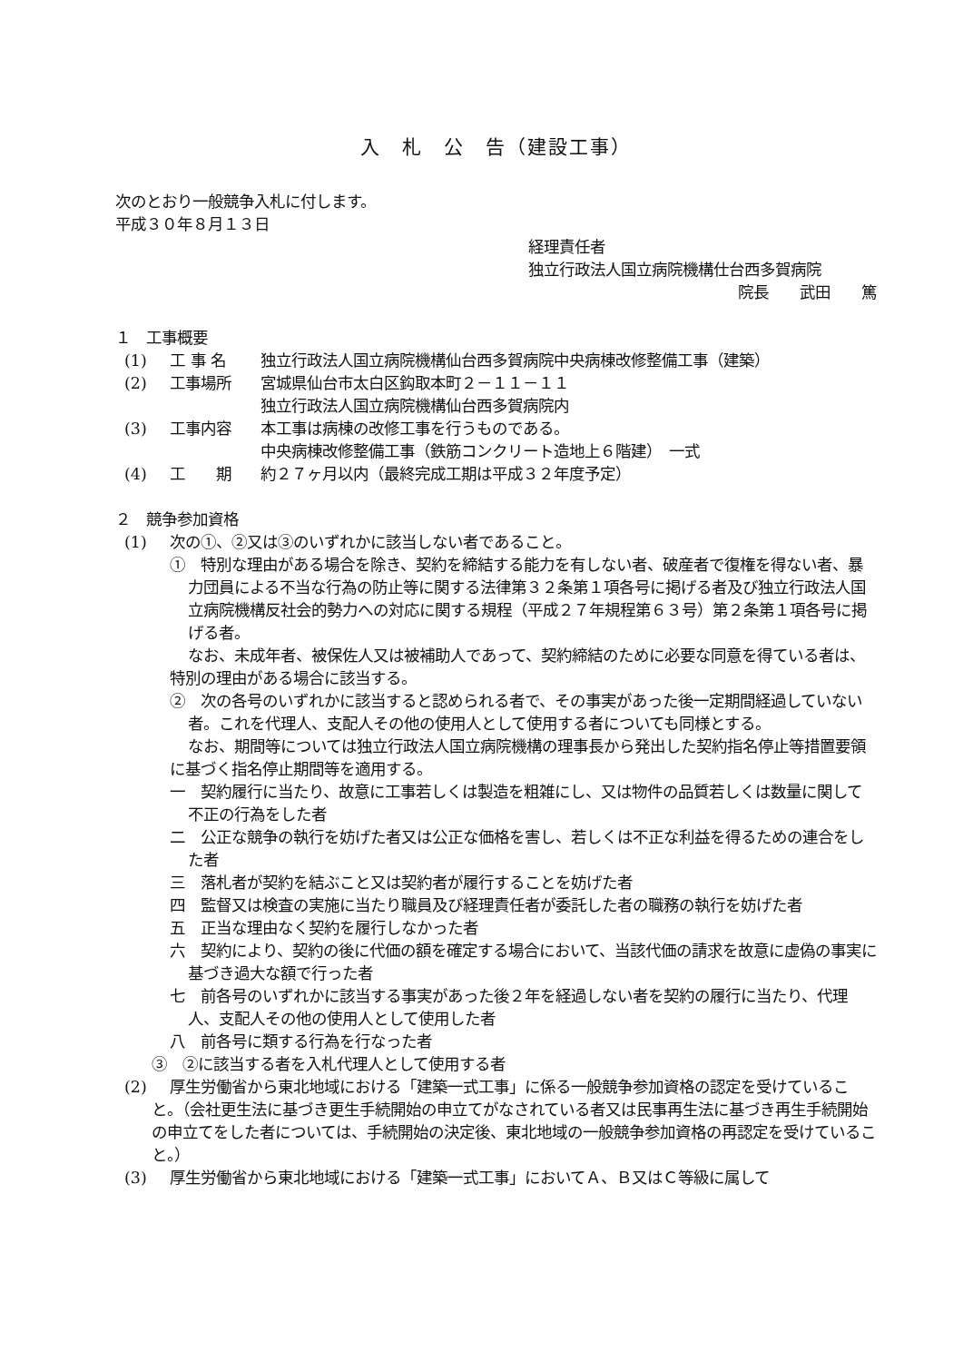入　札　公　告（建設工事）
次のとおり一般競争入札に付します。
平成３０年８月１３日
経理責任者
独立行政法人国立病院機構仕台西多賀病院
院長　　武田　　篤
１　工事概要
(1) 工 事 名 独立行政法人国立病院機構仙台西多賀病院中央病棟改修整備工事（建築）
(2) 工事場所 宮城県仙台市太白区鈎取本町２－１１－１１
独立行政法人国立病院機構仙台西多賀病院内
(3) 工事内容 本工事は病棟の改修工事を行うものである。
中央病棟改修整備工事（鉄筋コンクリート造地上６階建）　一式
(4) 工　　期 約２７ヶ月以内（最終完成工期は平成３２年度予定）
２　競争参加資格
(1) 次の①、②又は③のいずれかに該当しない者であること。
①　特別な理由がある場合を除き、契約を締結する能力を有しない者、破産者で復権を得ない者、暴力団員による不当な行為の防止等に関する法律第３２条第１項各号に掲げる者及び独立行政法人国立病院機構反社会的勢力への対応に関する規程（平成２７年規程第６３号）第２条第１項各号に掲げる者。
なお、未成年者、被保佐人又は被補助人であって、契約締結のために必要な同意を得ている者は、特別の理由がある場合に該当する。
②　次の各号のいずれかに該当すると認められる者で、その事実があった後一定期間経過していない者。これを代理人、支配人その他の使用人として使用する者についても同様とする。
なお、期間等については独立行政法人国立病院機構の理事長から発出した契約指名停止等措置要領に基づく指名停止期間等を適用する。
一　契約履行に当たり、故意に工事若しくは製造を粗雑にし、又は物件の品質若しくは数量に関して不正の行為をした者
二　公正な競争の執行を妨げた者又は公正な価格を害し、若しくは不正な利益を得るための連合をした者
三　落札者が契約を結ぶこと又は契約者が履行することを妨げた者
四　監督又は検査の実施に当たり職員及び経理責任者が委託した者の職務の執行を妨げた者
五　正当な理由なく契約を履行しなかった者
六　契約により、契約の後に代価の額を確定する場合において、当該代価の請求を故意に虚偽の事実に基づき過大な額で行った者
七　前各号のいずれかに該当する事実があった後２年を経過しない者を契約の履行に当たり、代理人、支配人その他の使用人として使用した者
八　前各号に類する行為を行なった者
③　②に該当する者を入札代理人として使用する者
(2) 厚生労働省から東北地域における「建築一式工事」に係る一般競争参加資格の認定を受けていること。（会社更生法に基づき更生手続開始の申立てがなされている者又は民事再生法に基づき再生手続開始の申立てをした者については、手続開始の決定後、東北地域の一般競争参加資格の再認定を受けていること。）
(3) 厚生労働省から東北地域における「建築一式工事」においてＡ、Ｂ又はＣ等級に属して